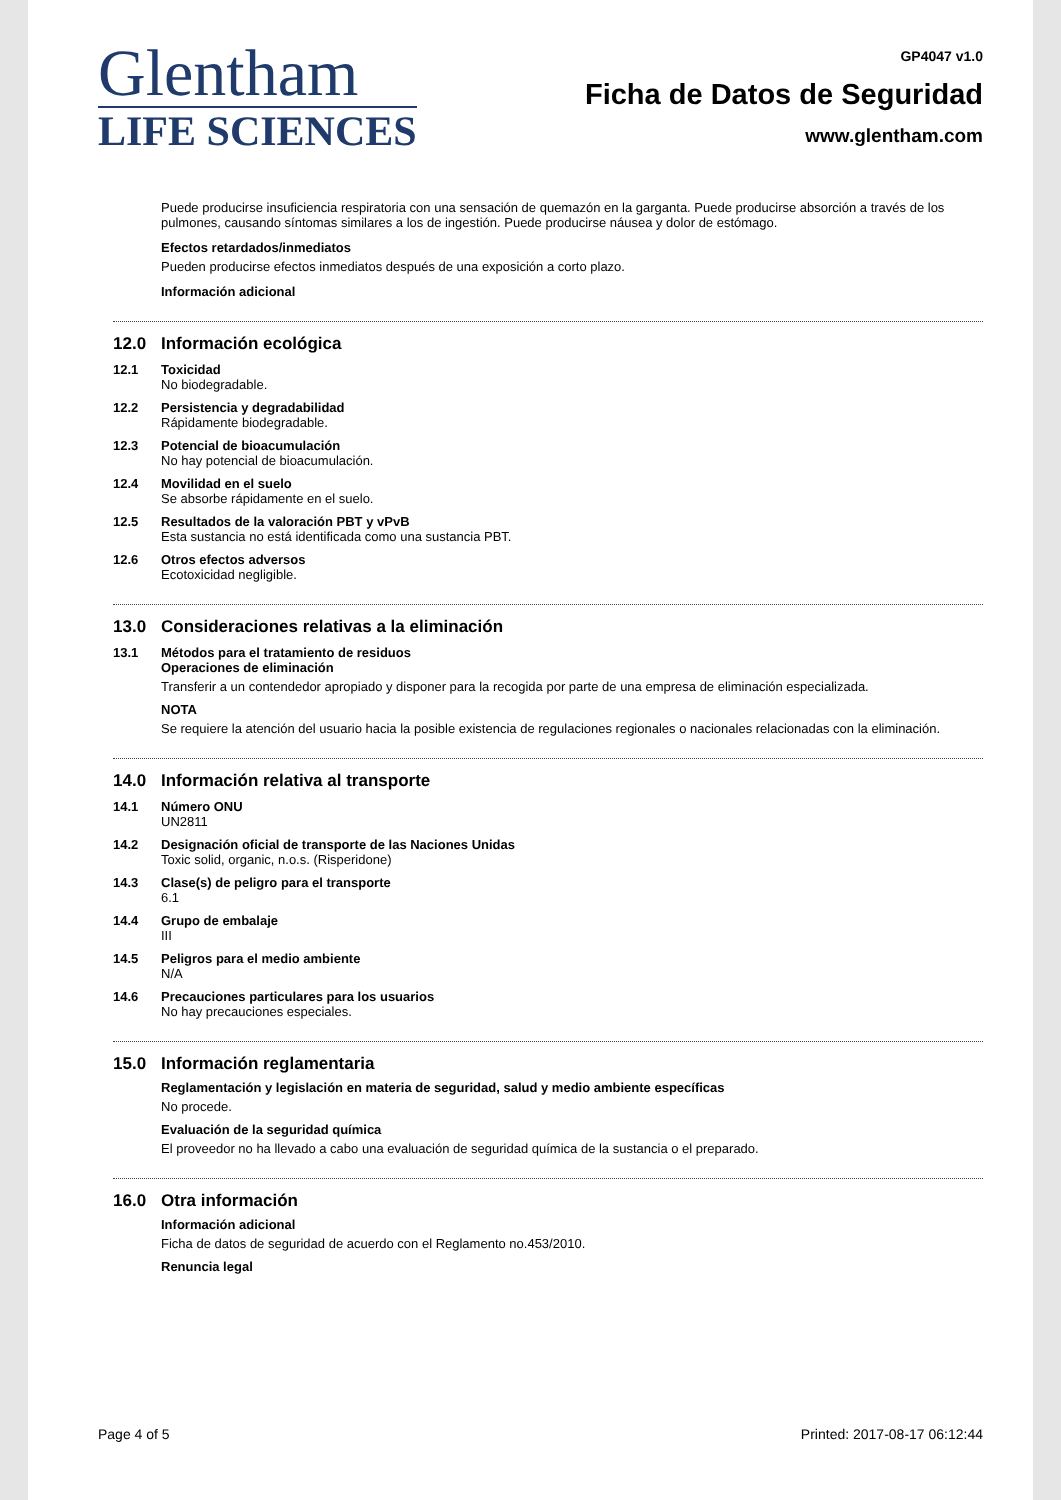Glentham
LIFE SCIENCES
GP4047 v1.0
Ficha de Datos de Seguridad
www.glentham.com
Puede producirse insuficiencia respiratoria con una sensación de quemazón en la garganta. Puede producirse absorción a través de los pulmones, causando síntomas similares a los de ingestión. Puede producirse náusea y dolor de estómago.
Efectos retardados/inmediatos
Pueden producirse efectos inmediatos después de una exposición a corto plazo.
Información adicional
12.0 Información ecológica
12.1 Toxicidad
No biodegradable.
12.2 Persistencia y degradabilidad
Rápidamente biodegradable.
12.3 Potencial de bioacumulación
No hay potencial de bioacumulación.
12.4 Movilidad en el suelo
Se absorbe rápidamente en el suelo.
12.5 Resultados de la valoración PBT y vPvB
Esta sustancia no está identificada como una sustancia PBT.
12.6 Otros efectos adversos
Ecotoxicidad negligible.
13.0 Consideraciones relativas a la eliminación
13.1 Métodos para el tratamiento de residuos
Operaciones de eliminación
Transferir a un contendedor apropiado y disponer para la recogida por parte de una empresa de eliminación especializada.
NOTA
Se requiere la atención del usuario hacia la posible existencia de regulaciones regionales o nacionales relacionadas con la eliminación.
14.0 Información relativa al transporte
14.1 Número ONU
UN2811
14.2 Designación oficial de transporte de las Naciones Unidas
Toxic solid, organic, n.o.s. (Risperidone)
14.3 Clase(s) de peligro para el transporte
6.1
14.4 Grupo de embalaje
III
14.5 Peligros para el medio ambiente
N/A
14.6 Precauciones particulares para los usuarios
No hay precauciones especiales.
15.0 Información reglamentaria
Reglamentación y legislación en materia de seguridad, salud y medio ambiente específicas
No procede.
Evaluación de la seguridad química
El proveedor no ha llevado a cabo una evaluación de seguridad química de la sustancia o el preparado.
16.0 Otra información
Información adicional
Ficha de datos de seguridad de acuerdo con el Reglamento no.453/2010.
Renuncia legal
Page 4 of 5 Printed: 2017-08-17 06:12:44